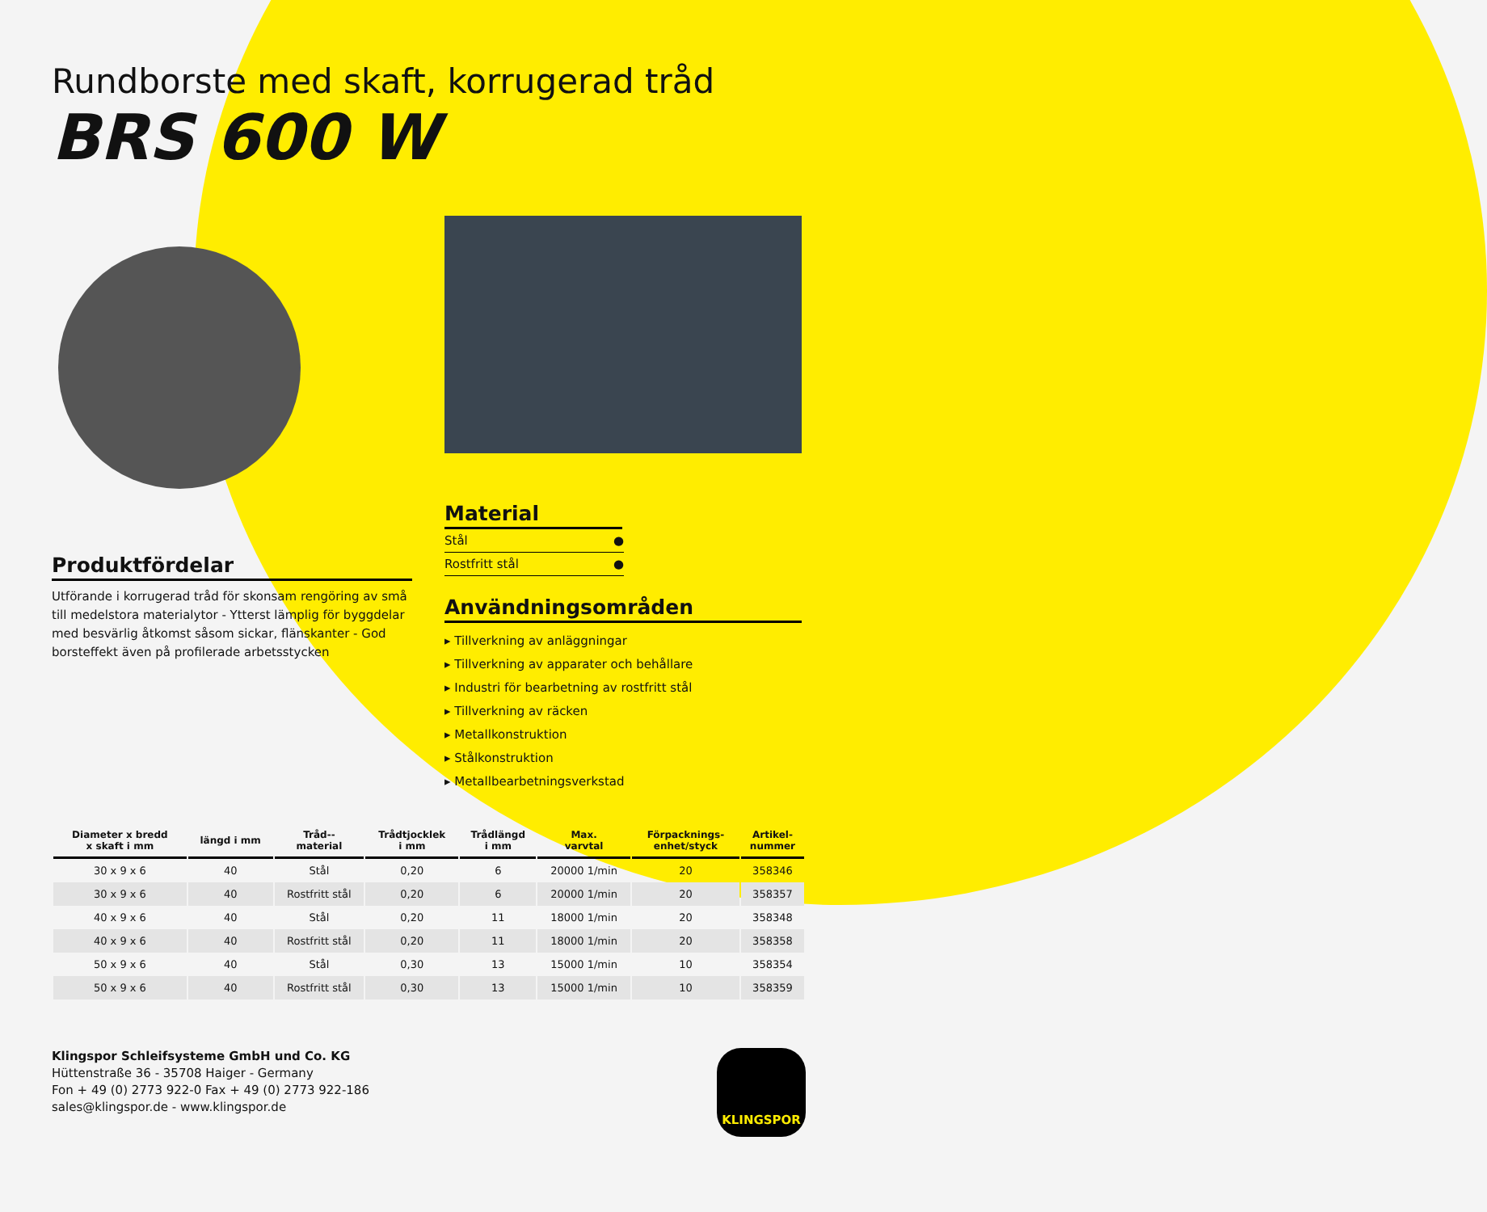Rundborste med skaft, korrugerad tråd
BRS 600 W
Produktfördelar
Utförande i korrugerad tråd för skonsam rengöring av små till medelstora materialytor - Ytterst lämplig för byggdelar med besvärlig åtkomst såsom sickar, flänskanter - God borsteffekt även på profilerade arbetsstycken
Material
| Stål | ● |
| Rostfritt stål | ● |
Användningsområden
▸ Tillverkning av anläggningar
▸ Tillverkning av apparater och behållare
▸ Industri för bearbetning av rostfritt stål
▸ Tillverkning av räcken
▸ Metallkonstruktion
▸ Stålkonstruktion
▸ Metallbearbetningsverkstad
| Diameter x bredd x skaft i mm | längd i mm | Tråd-- material | Trådtjocklek i mm | Trådlängd i mm | Max. varvtal | Förpacknings- enhet/styck | Artikel- nummer |
| --- | --- | --- | --- | --- | --- | --- | --- |
| 30 x 9 x 6 | 40 | Stål | 0,20 | 6 | 20000 1/min | 20 | 358346 |
| 30 x 9 x 6 | 40 | Rostfritt stål | 0,20 | 6 | 20000 1/min | 20 | 358357 |
| 40 x 9 x 6 | 40 | Stål | 0,20 | 11 | 18000 1/min | 20 | 358348 |
| 40 x 9 x 6 | 40 | Rostfritt stål | 0,20 | 11 | 18000 1/min | 20 | 358358 |
| 50 x 9 x 6 | 40 | Stål | 0,30 | 13 | 15000 1/min | 10 | 358354 |
| 50 x 9 x 6 | 40 | Rostfritt stål | 0,30 | 13 | 15000 1/min | 10 | 358359 |
Klingspor Schleifsysteme GmbH und Co. KG
Hüttenstraße 36 - 35708 Haiger - Germany
Fon + 49 (0) 2773 922-0 Fax + 49 (0) 2773 922-186
sales@klingspor.de - www.klingspor.de
KLINGSPOR